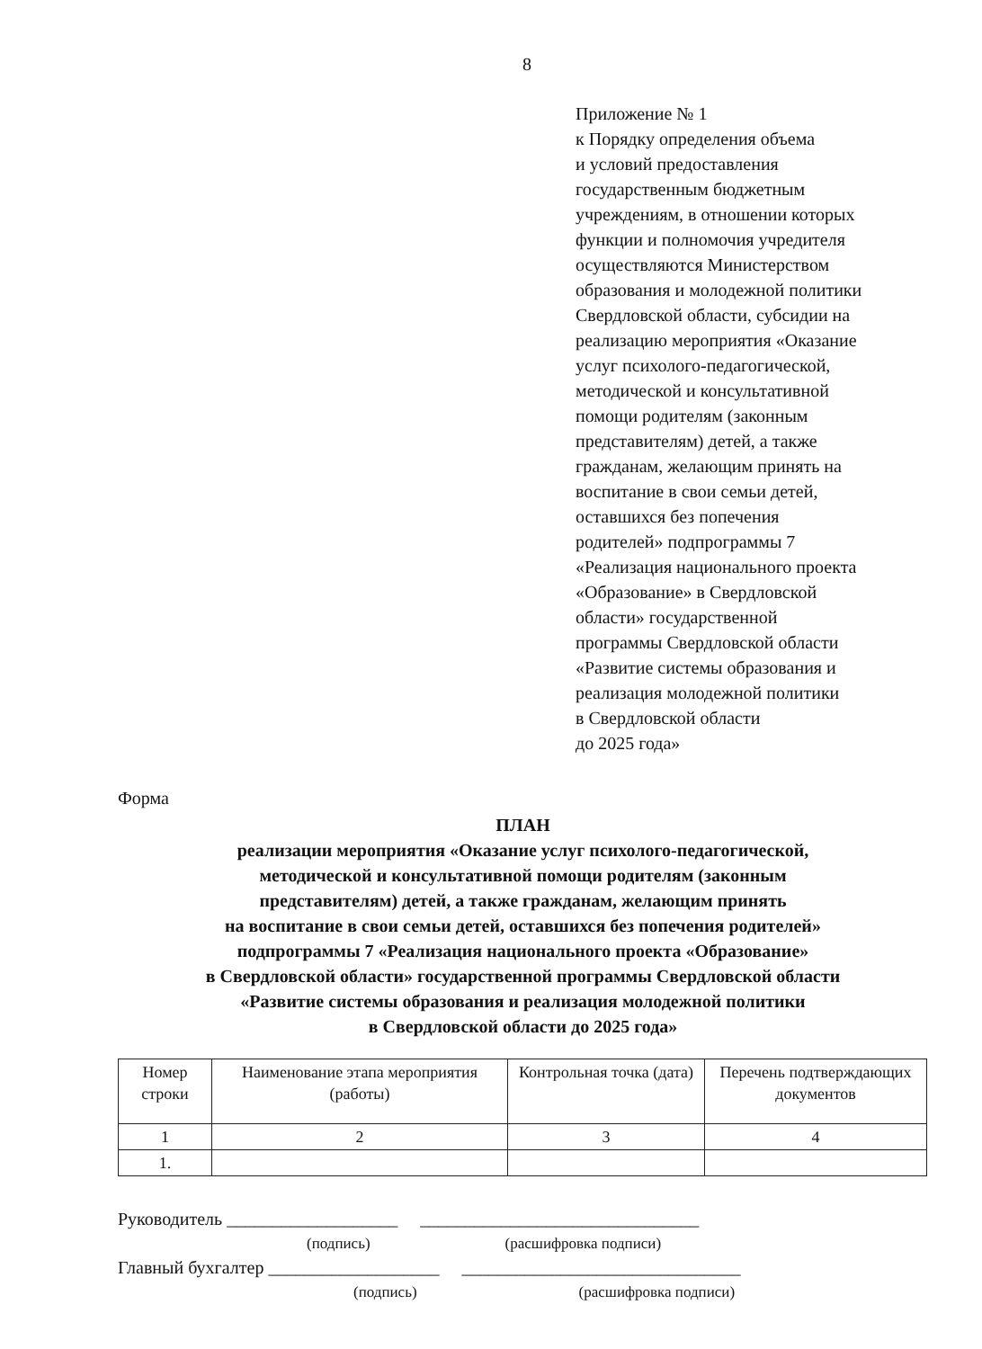8
Приложение № 1
к Порядку определения объема
и условий предоставления
государственным бюджетным
учреждениям, в отношении которых
функции и полномочия учредителя
осуществляются Министерством
образования и молодежной политики
Свердловской области, субсидии на
реализацию мероприятия «Оказание
услуг психолого-педагогической,
методической и консультативной
помощи родителям (законным
представителям) детей, а также
гражданам, желающим принять на
воспитание в свои семьи детей,
оставшихся без попечения
родителей» подпрограммы 7
«Реализация национального проекта
«Образование» в Свердловской
области» государственной
программы Свердловской области
«Развитие системы образования и
реализация молодежной политики
в Свердловской области
до 2025 года»
Форма
ПЛАН
реализации мероприятия «Оказание услуг психолого-педагогической,
методической и консультативной помощи родителям (законным
представителям) детей, а также гражданам, желающим принять
на воспитание в свои семьи детей, оставшихся без попечения родителей»
подпрограммы 7 «Реализация национального проекта «Образование»
в Свердловской области» государственной программы Свердловской области
«Развитие системы образования и реализация молодежной политики
в Свердловской области до 2025 года»
| Номер строки | Наименование этапа мероприятия (работы) | Контрольная точка (дата) | Перечень подтверждающих документов |
| --- | --- | --- | --- |
| 1 | 2 | 3 | 4 |
| 1. | | | |
Руководитель ___________________ _______________________________
(подпись) (расшифровка подписи)
Главный бухгалтер ___________________ _______________________________
(подпись) (расшифровка подписи)